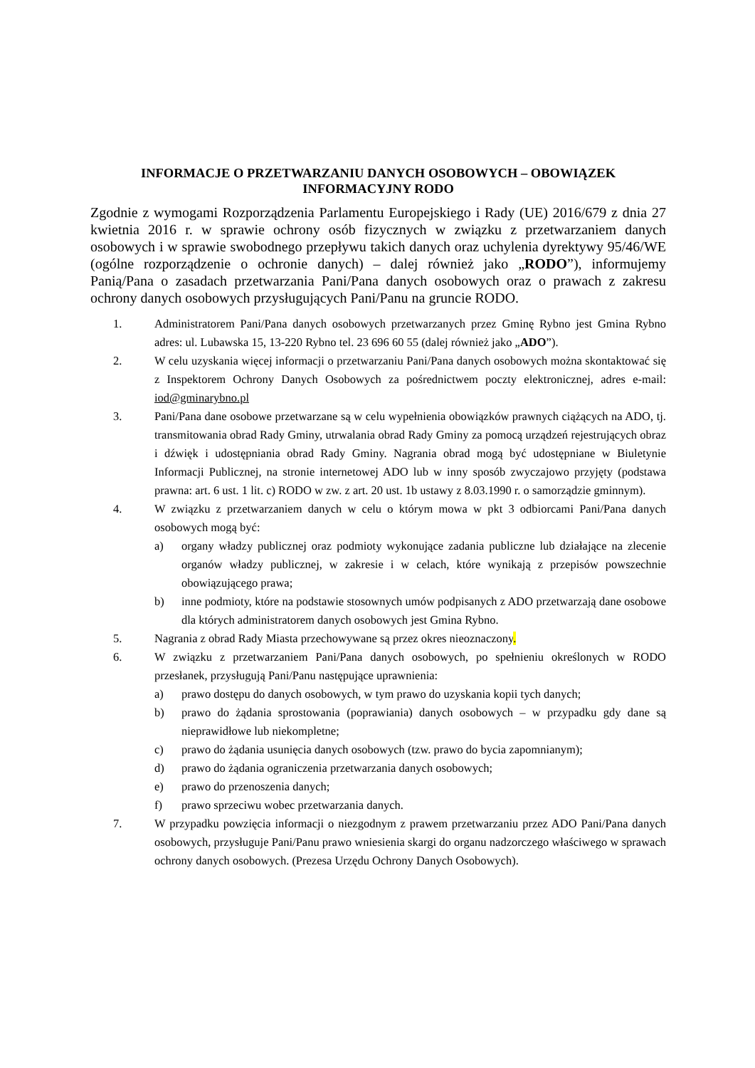INFORMACJE O PRZETWARZANIU DANYCH OSOBOWYCH – OBOWIĄZEK
INFORMACYJNY RODO
Zgodnie z wymogami Rozporządzenia Parlamentu Europejskiego i Rady (UE) 2016/679 z dnia 27 kwietnia 2016 r. w sprawie ochrony osób fizycznych w związku z przetwarzaniem danych osobowych i w sprawie swobodnego przepływu takich danych oraz uchylenia dyrektywy 95/46/WE (ogólne rozporządzenie o ochronie danych) – dalej również jako „RODO”), informujemy Panią/Pana o zasadach przetwarzania Pani/Pana danych osobowych oraz o prawach z zakresu ochrony danych osobowych przysługujących Pani/Panu na gruncie RODO.
1. Administratorem Pani/Pana danych osobowych przetwarzanych przez Gminę Rybno jest Gmina Rybno adres: ul. Lubawska 15, 13-220 Rybno tel. 23 696 60 55 (dalej również jako „ADO”).
2. W celu uzyskania więcej informacji o przetwarzaniu Pani/Pana danych osobowych można skontaktować się z Inspektorem Ochrony Danych Osobowych za pośrednictwem poczty elektronicznej, adres e-mail: iod@gminarybno.pl
3. Pani/Pana dane osobowe przetwarzane są w celu wypełnienia obowiązków prawnych ciążących na ADO, tj. transmitowania obrad Rady Gminy, utrwalania obrad Rady Gminy za pomocą urządzeń rejestrujących obraz i dźwięk i udostępniania obrad Rady Gminy. Nagrania obrad mogą być udostępniane w Biuletynie Informacji Publicznej, na stronie internetowej ADO lub w inny sposób zwyczajowo przyjęty (podstawa prawna: art. 6 ust. 1 lit. c) RODO w zw. z art. 20 ust. 1b ustawy z 8.03.1990 r. o samorządzie gminnym).
4. W związku z przetwarzaniem danych w celu o którym mowa w pkt 3 odbiorcami Pani/Pana danych osobowych mogą być:
a) organy władzy publicznej oraz podmioty wykonujące zadania publiczne lub działające na zlecenie organów władzy publicznej, w zakresie i w celach, które wynikają z przepisów powszechnie obowiązującego prawa;
b) inne podmioty, które na podstawie stosownych umów podpisanych z ADO przetwarzają dane osobowe dla których administratorem danych osobowych jest Gmina Rybno.
5. Nagrania z obrad Rady Miasta przechowywane są przez okres nieoznaczony.
6. W związku z przetwarzaniem Pani/Pana danych osobowych, po spełnieniu określonych w RODO przesłanek, przysługują Pani/Panu następujące uprawnienia:
a) prawo dostępu do danych osobowych, w tym prawo do uzyskania kopii tych danych;
b) prawo do żądania sprostowania (poprawiania) danych osobowych – w przypadku gdy dane są nieprawidłowe lub niekompletne;
c) prawo do żądania usunięcia danych osobowych (tzw. prawo do bycia zapomnianym);
d) prawo do żądania ograniczenia przetwarzania danych osobowych;
e) prawo do przenoszenia danych;
f) prawo sprzeciwu wobec przetwarzania danych.
7. W przypadku powzięcia informacji o niezgodnym z prawem przetwarzaniu przez ADO Pani/Pana danych osobowych, przysługuje Pani/Panu prawo wniesienia skargi do organu nadzorczego właściwego w sprawach ochrony danych osobowych. (Prezesa Urzędu Ochrony Danych Osobowych).